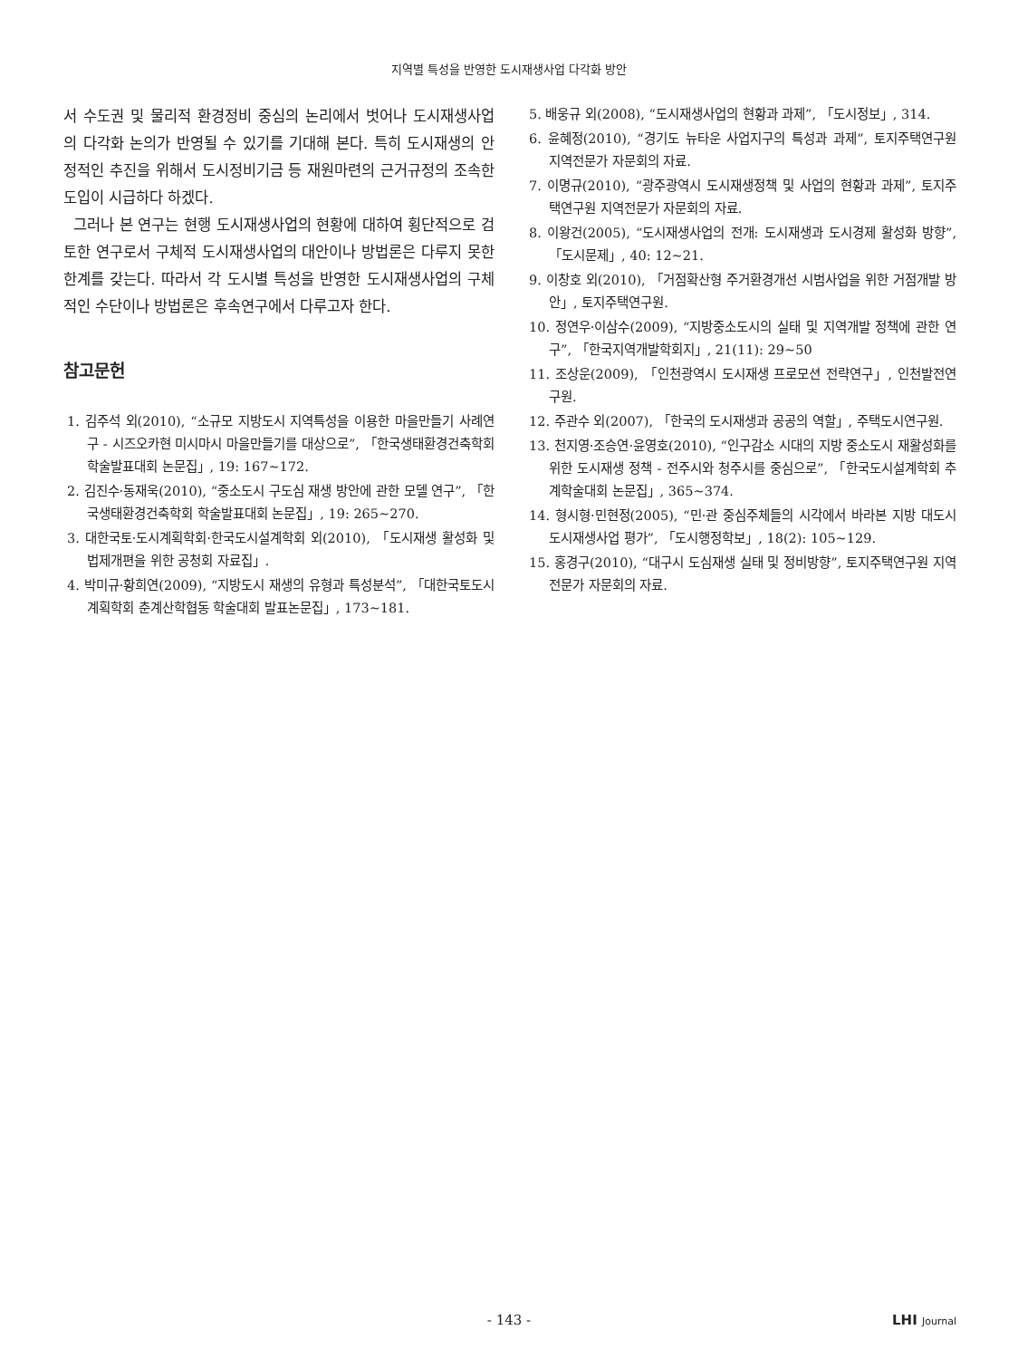지역별 특성을 반영한 도시재생사업 다각화 방안
서 수도권 및 물리적 환경정비 중심의 논리에서 벗어나 도시재생사업의 다각화 논의가 반영될 수 있기를 기대해 본다. 특히 도시재생의 안정적인 추진을 위해서 도시정비기금 등 재원마련의 근거규정의 조속한 도입이 시급하다 하겠다.
그러나 본 연구는 현행 도시재생사업의 현황에 대하여 횡단적으로 검토한 연구로서 구체적 도시재생사업의 대안이나 방법론은 다루지 못한 한계를 갖는다. 따라서 각 도시별 특성을 반영한 도시재생사업의 구체적인 수단이나 방법론은 후속연구에서 다루고자 한다.
참고문헌
1. 김주석 외(2010), “소규모 지방도시 지역특성을 이용한 마을만들기 사례연구 - 시즈오카현 미시마시 마을만들기를 대상으로”, 「한국생태환경건축학회 학술발표대회 논문집」, 19: 167~172.
2. 김진수·동재욱(2010), “중소도시 구도심 재생 방안에 관한 모델 연구”, 「한국생태환경건축학회 학술발표대회 논문집」, 19: 265~270.
3. 대한국토·도시계획학회·한국도시설계학회 외(2010), 「도시재생 활성화 및 법제개편을 위한 공청회 자료집」.
4. 박미규·황희연(2009), “지방도시 재생의 유형과 특성분석”, 「대한국토도시계획학회 춘계산학협동 학술대회 발표논문집」, 173~181.
5. 배웅규 외(2008), “도시재생사업의 현황과 과제”, 「도시정보」, 314.
6. 윤혜정(2010), “경기도 뉴타운 사업지구의 특성과 과제”, 토지주택연구원 지역전문가 자문회의 자료.
7. 이명규(2010), “광주광역시 도시재생정책 및 사업의 현황과 과제”, 토지주택연구원 지역전문가 자문회의 자료.
8. 이왕건(2005), “도시재생사업의 전개: 도시재생과 도시경제 활성화 방향”, 「도시문제」, 40: 12~21.
9. 이창호 외(2010), 「거점확산형 주거환경개선 시범사업을 위한 거점개발 방안」, 토지주택연구원.
10. 정연우·이삼수(2009), “지방중소도시의 실태 및 지역개발 정책에 관한 연구”, 「한국지역개발학회지」, 21(11): 29~50
11. 조상운(2009), 「인천광역시 도시재생 프로모션 전략연구」, 인천발전연구원.
12. 주관수 외(2007), 「한국의 도시재생과 공공의 역할」, 주택도시연구원.
13. 천지영·조승연·윤영호(2010), “인구감소 시대의 지방 중소도시 재활성화를 위한 도시재생 정책 - 전주시와 청주시를 중심으로”, 「한국도시설계학회 추계학술대회 논문집」, 365~374.
14. 형시형·민현정(2005), “민·관 중심주체들의 시각에서 바라본 지방 대도시 도시재생사업 평가”, 「도시행정학보」, 18(2): 105~129.
15. 홍경구(2010), “대구시 도심재생 실태 및 정비방향”, 토지주택연구원 지역전문가 자문회의 자료.
- 143 -
LHI Journal